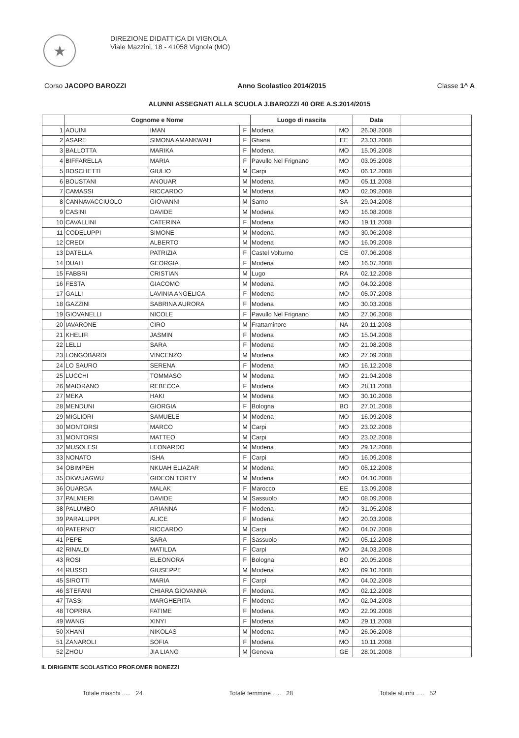★
DIREZIONE DIDATTICA DI VIGNOLA
Viale Mazzini, 18 - 41058 Vignola (MO)
Corso JACOPO BAROZZI Anno Scolastico 2014/2015 Classe 1^ A
ALUNNI ASSEGNATI ALLA SCUOLA J.BAROZZI 40 ORE A.S.2014/2015
| | Cognome e Nome | | | Luogo di nascita | | Data | |
| --- | --- | --- | --- | --- | --- | --- | --- |
| 1 | AOUINI | IMAN | F | Modena | MO | 26.08.2008 | |
| 2 | ASARE | SIMONA AMANKWAH | F | Ghana | EE | 23.03.2008 | |
| 3 | BALLOTTA | MARIKA | F | Modena | MO | 15.09.2008 | |
| 4 | BIFFARELLA | MARIA | F | Pavullo Nel Frignano | MO | 03.05.2008 | |
| 5 | BOSCHETTI | GIULIO | M | Carpi | MO | 06.12.2008 | |
| 6 | BOUSTANI | ANOUAR | M | Modena | MO | 05.11.2008 | |
| 7 | CAMASSI | RICCARDO | M | Modena | MO | 02.09.2008 | |
| 8 | CANNAVACCIUOLO | GIOVANNI | M | Sarno | SA | 29.04.2008 | |
| 9 | CASINI | DAVIDE | M | Modena | MO | 16.08.2008 | |
| 10 | CAVALLINI | CATERINA | F | Modena | MO | 19.11.2008 | |
| 11 | CODELUPPI | SIMONE | M | Modena | MO | 30.06.2008 | |
| 12 | CREDI | ALBERTO | M | Modena | MO | 16.09.2008 | |
| 13 | DATELLA | PATRIZIA | F | Castel Volturno | CE | 07.06.2008 | |
| 14 | DUAH | GEORGIA | F | Modena | MO | 16.07.2008 | |
| 15 | FABBRI | CRISTIAN | M | Lugo | RA | 02.12.2008 | |
| 16 | FESTA | GIACOMO | M | Modena | MO | 04.02.2008 | |
| 17 | GALLI | LAVINIA ANGELICA | F | Modena | MO | 05.07.2008 | |
| 18 | GAZZINI | SABRINA AURORA | F | Modena | MO | 30.03.2008 | |
| 19 | GIOVANELLI | NICOLE | F | Pavullo Nel Frignano | MO | 27.06.2008 | |
| 20 | IAVARONE | CIRO | M | Frattaminore | NA | 20.11.2008 | |
| 21 | KHELIFI | JASMIN | F | Modena | MO | 15.04.2008 | |
| 22 | LELLI | SARA | F | Modena | MO | 21.08.2008 | |
| 23 | LONGOBARDI | VINCENZO | M | Modena | MO | 27.09.2008 | |
| 24 | LO SAURO | SERENA | F | Modena | MO | 16.12.2008 | |
| 25 | LUCCHI | TOMMASO | M | Modena | MO | 21.04.2008 | |
| 26 | MAIORANO | REBECCA | F | Modena | MO | 28.11.2008 | |
| 27 | MEKA | HAKI | M | Modena | MO | 30.10.2008 | |
| 28 | MENDUNI | GIORGIA | F | Bologna | BO | 27.01.2008 | |
| 29 | MIGLIORI | SAMUELE | M | Modena | MO | 16.09.2008 | |
| 30 | MONTORSI | MARCO | M | Carpi | MO | 23.02.2008 | |
| 31 | MONTORSI | MATTEO | M | Carpi | MO | 23.02.2008 | |
| 32 | MUSOLESI | LEONARDO | M | Modena | MO | 29.12.2008 | |
| 33 | NONATO | ISHA | F | Carpi | MO | 16.09.2008 | |
| 34 | OBIMPEH | NKUAH ELIAZAR | M | Modena | MO | 05.12.2008 | |
| 35 | OKWUAGWU | GIDEON TORTY | M | Modena | MO | 04.10.2008 | |
| 36 | OUARGA | MALAK | F | Marocco | EE | 13.09.2008 | |
| 37 | PALMIERI | DAVIDE | M | Sassuolo | MO | 08.09.2008 | |
| 38 | PALUMBO | ARIANNA | F | Modena | MO | 31.05.2008 | |
| 39 | PARALUPPI | ALICE | F | Modena | MO | 20.03.2008 | |
| 40 | PATERNO' | RICCARDO | M | Carpi | MO | 04.07.2008 | |
| 41 | PEPE | SARA | F | Sassuolo | MO | 05.12.2008 | |
| 42 | RINALDI | MATILDA | F | Carpi | MO | 24.03.2008 | |
| 43 | ROSI | ELEONORA | F | Bologna | BO | 20.05.2008 | |
| 44 | RUSSO | GIUSEPPE | M | Modena | MO | 09.10.2008 | |
| 45 | SIROTTI | MARIA | F | Carpi | MO | 04.02.2008 | |
| 46 | STEFANI | CHIARA GIOVANNA | F | Modena | MO | 02.12.2008 | |
| 47 | TASSI | MARGHERITA | F | Modena | MO | 02.04.2008 | |
| 48 | TOPRRA | FATIME | F | Modena | MO | 22.09.2008 | |
| 49 | WANG | XINYI | F | Modena | MO | 29.11.2008 | |
| 50 | XHANI | NIKOLAS | M | Modena | MO | 26.06.2008 | |
| 51 | ZANAROLI | SOFIA | F | Modena | MO | 10.11.2008 | |
| 52 | ZHOU | JIA LIANG | M | Genova | GE | 28.01.2008 | |
IL DIRIGENTE SCOLASTICO PROF.OMER BONEZZI
Totale maschi ..... 24 Totale femmine ..... 28 Totale alunni ..... 52